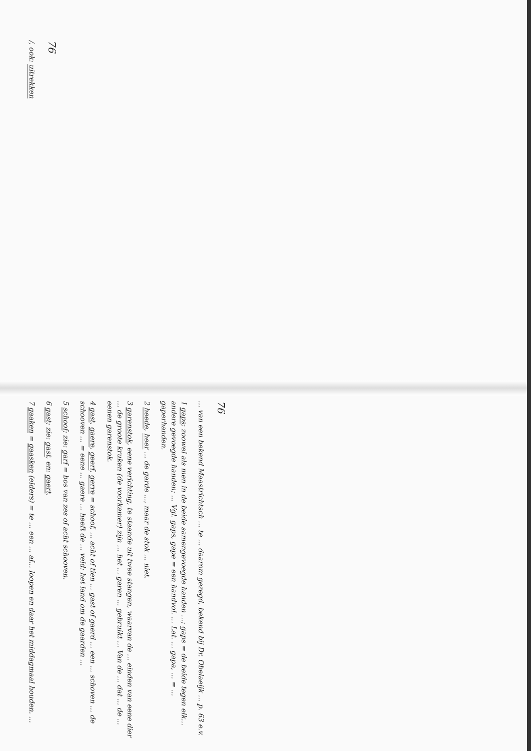76
/, ook: uitrekken
76
... van een bekend Maastrichtsch ... te ... daarom gezegd, bekend bij Dr. Obelaeijk ... p. 63 e.v.
1 gaps; zoowel als men in de beide samengevoegde handen ...; gaps = de beide tegen elk... andere gevoegde handen; ... Vgl. gaps, gape = een handvol. ... Lat. ... gapa, ... = ... gaperhanden.
2 heede, heer ... de garde ..., maar de stok ... niet.
3 garenstok, eene verichting, te staande uit twee stangen, waarvan de ... einden van eene dier ... de groote kruken (de voorkamer) zijn ... het ... garen ... gebruikt ... Van de ... dat ... de ... eenen garenstok.
4 gast, gaere, geerf, gerre = schoof, ... acht of tien ... gast of gaerd ... een ... schoven ... de schooven ... = eene ... gaere ... heeft de ... veld: het land om de gaarden ...
5 schoof; zie: garf = bos van zes of acht schooven.
6 gast; zie: gast, en: gaert.
7 gaaken = gaasken (elders) = te ... een ... af... loopen en daar het middagmaal houden. ...